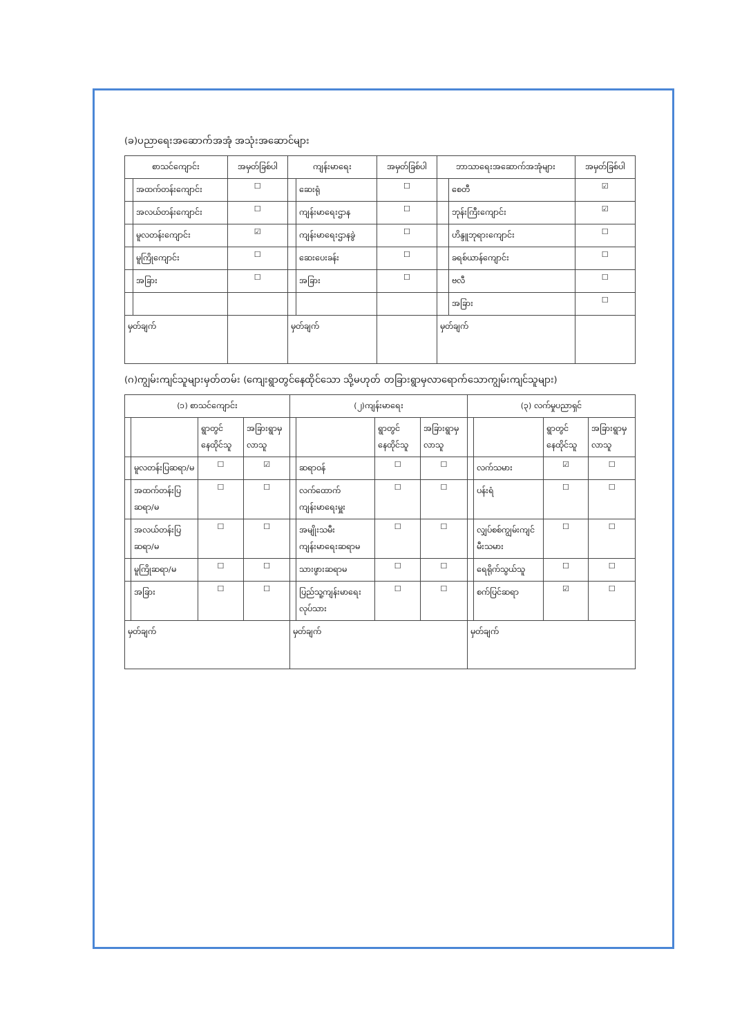(ခ)ပညာရေးအဆောက်အအုံ အသုံးအဆောင်များ
| စာသင်ကျောင်း | | အမှတ်ခြစ်ပါ | ကျန်းမာရေး | | အမှတ်ခြစ်ပါ | ဘာသာရေးအဆောက်အအုံများ | | အမှတ်ခြစ်ပါ |
| --- | --- | --- | --- | --- | --- | --- | --- | --- |
| | အထက်တန်းကျောင်း | ☐ | | ဆေးရုံ | ☐ | | စေတီ | ☑ |
| | အလယ်တန်းကျောင်း | ☐ | | ကျန်းမာရေးဌာန | ☐ | | ဘုန်းကြီးကျောင်း | ☑ |
| | မူလတန်းကျောင်း | ☑ | | ကျန်းမာရေးဌာနခွဲ | ☐ | | ဟိန္ဒူဘုရားကျောင်း | ☐ |
| | မူကြိုကျောင်း | ☐ | | ဆေးပေးခန်း | ☐ | | ခရစ်ယာန်ကျောင်း | ☐ |
| | အခြား | ☐ | | အခြား | ☐ | | ဗလီ | ☐ |
| | | | | | | | အခြား | ☐ |
| မှတ်ချက် | | | မှတ်ချက် | | | မှတ်ချက် | | |
(ဂ)ကျွမ်းကျင်သူများမှတ်တမ်း (ကျေးရွာတွင်နေထိုင်သော သို့မဟုတ် တခြားရွာမှလာရောက်သောကျွမ်းကျင်သူများ)
| (၁) စာသင်ကျောင်း | | | | (၂)ကျန်းမာရေး | | | | (၃) လက်မှုပညာရှင် | | | |
| --- | --- | --- | --- | --- | --- | --- | --- | --- | --- | --- | --- |
| | | ရွာတွင်နေထိုင်သူ | အခြားရွာမှလာသူ | | | ရွာတွင်နေထိုင်သူ | အခြားရွာမှလာသူ | | | ရွာတွင်နေထိုင်သူ | အခြားရွာမှလာသူ |
| | မူလတန်းပြဆရာ/မ | ☐ | ☑ | | ဆရာဝန် | ☐ | ☐ | | လက်သမား | ☑ | ☐ |
| | အထက်တန်းပြဆရာ/မ | ☐ | ☐ | | လက်ထောက်ကျန်းမာရေးမှူး | ☐ | ☐ | | ပန်းရံ | ☐ | ☐ |
| | အလယ်တန်းပြဆရာ/မ | ☐ | ☐ | | အမျိုးသမီးကျန်းမာရေးဆရာမ | ☐ | ☐ | | လျှပ်စစ်ကျွမ်းကျင်မီးသမား | ☐ | ☐ |
| | မူကြိုဆရာ/မ | ☐ | ☐ | | သားဖွားဆရာမ | ☐ | ☐ | | ရေရိုက်သွယ်သူ | ☐ | ☐ |
| | အခြား | ☐ | ☐ | | ပြည်သူ့ကျန်းမာရေးလုပ်သား | ☐ | ☐ | | စက်ပြင်ဆရာ | ☑ | ☐ |
| မှတ်ချက် | | | | မှတ်ချက် | | | | မှတ်ချက် | | | |